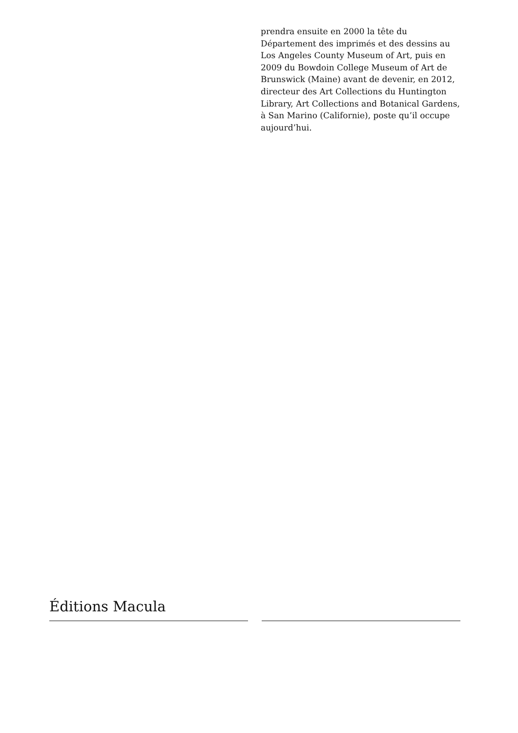prendra ensuite en 2000 la tête du Département des imprimés et des dessins au Los Angeles County Museum of Art, puis en 2009 du Bowdoin College Museum of Art de Brunswick (Maine) avant de devenir, en 2012, directeur des Art Collections du Huntington Library, Art Collections and Botanical Gardens, à San Marino (Californie), poste qu’il occupe aujourd’hui.
Éditions Macula